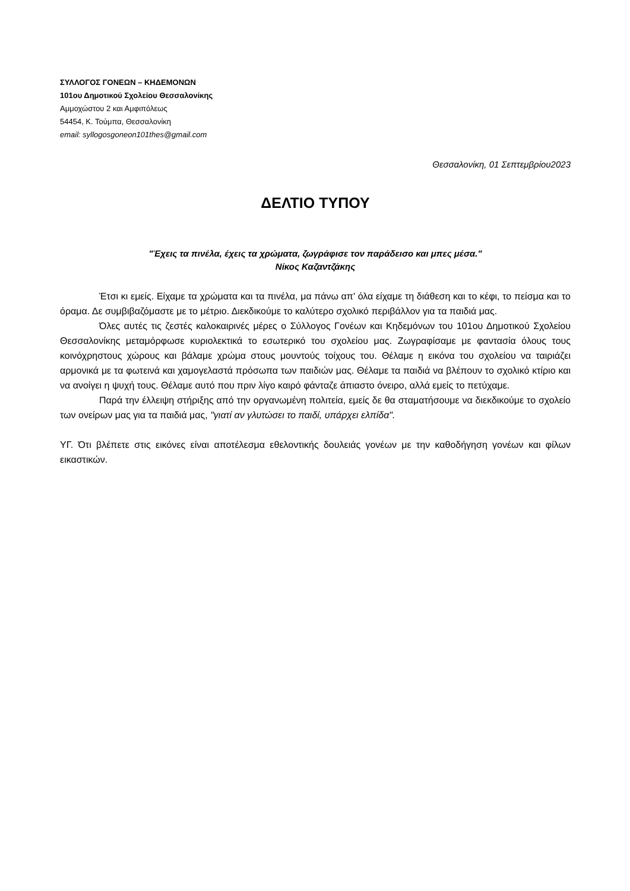ΣΥΛΛΟΓΟΣ ΓΟΝΕΩΝ – ΚΗΔΕΜΟΝΩΝ
101ου Δημοτικού Σχολείου Θεσσαλονίκης
Αμμοχώστου 2 και Αμφιπόλεως
54454, Κ. Τούμπα, Θεσσαλονίκη
email: syllogosgoneon101thes@gmail.com
Θεσσαλονίκη, 01 Σεπτεμβρίου2023
ΔΕΛΤΙΟ ΤΥΠΟΥ
"Έχεις τα πινέλα, έχεις τα χρώματα, ζωγράφισε τον παράδεισο και μπες μέσα."
Νίκος Καζαντζάκης
Έτσι κι εμείς. Είχαμε τα χρώματα και τα πινέλα, μα πάνω απ' όλα είχαμε τη διάθεση και το κέφι, το πείσμα και το όραμα. Δε συμβιβαζόμαστε με το μέτριο. Διεκδικούμε το καλύτερο σχολικό περιβάλλον για τα παιδιά μας.
Όλες αυτές τις ζεστές καλοκαιρινές μέρες ο Σύλλογος Γονέων και Κηδεμόνων του 101ου Δημοτικού Σχολείου Θεσσαλονίκης μεταμόρφωσε κυριολεκτικά το εσωτερικό του σχολείου μας. Ζωγραφίσαμε με φαντασία όλους τους κοινόχρηστους χώρους και βάλαμε χρώμα στους μουντούς τοίχους του. Θέλαμε η εικόνα του σχολείου να ταιριάζει αρμονικά με τα φωτεινά και χαμογελαστά πρόσωπα των παιδιών μας. Θέλαμε τα παιδιά να βλέπουν το σχολικό κτίριο και να ανοίγει η ψυχή τους. Θέλαμε αυτό που πριν λίγο καιρό φάνταζε άπιαστο όνειρο, αλλά εμείς το πετύχαμε.
Παρά την έλλειψη στήριξης από την οργανωμένη πολιτεία, εμείς δε θα σταματήσουμε να διεκδικούμε το σχολείο των ονείρων μας για τα παιδιά μας, "γιατί αν γλυτώσει το παιδί, υπάρχει ελπίδα".
ΥΓ. Ότι βλέπετε στις εικόνες είναι αποτέλεσμα εθελοντικής δουλειάς γονέων με την καθοδήγηση γονέων και φίλων εικαστικών.